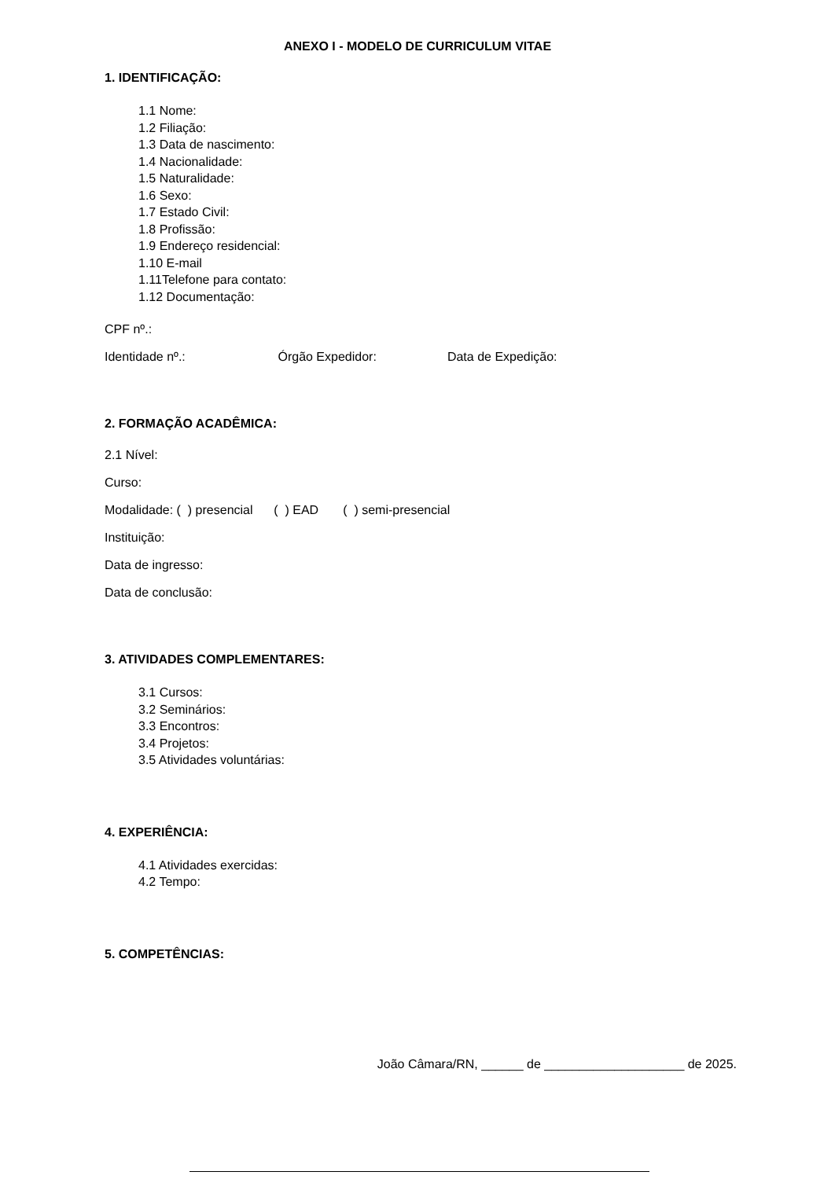ANEXO I - MODELO DE CURRICULUM VITAE
1. IDENTIFICAÇÃO:
1.1 Nome:
1.2 Filiação:
1.3 Data de nascimento:
1.4 Nacionalidade:
1.5 Naturalidade:
1.6 Sexo:
1.7 Estado Civil:
1.8 Profissão:
1.9 Endereço residencial:
1.10 E-mail
1.11Telefone para contato:
1.12 Documentação:
CPF nº.:
Identidade nº.: Órgão Expedidor: Data de Expedição:
2. FORMAÇÃO ACADÊMICA:
2.1 Nível:
Curso:
Modalidade: ( ) presencial ( ) EAD ( ) semi-presencial
Instituição:
Data de ingresso:
Data de conclusão:
3. ATIVIDADES COMPLEMENTARES:
3.1 Cursos:
3.2 Seminários:
3.3 Encontros:
3.4 Projetos:
3.5 Atividades voluntárias:
4. EXPERIÊNCIA:
4.1 Atividades exercidas:
4.2 Tempo:
5. COMPETÊNCIAS:
João Câmara/RN, ______ de ____________________ de 2025.